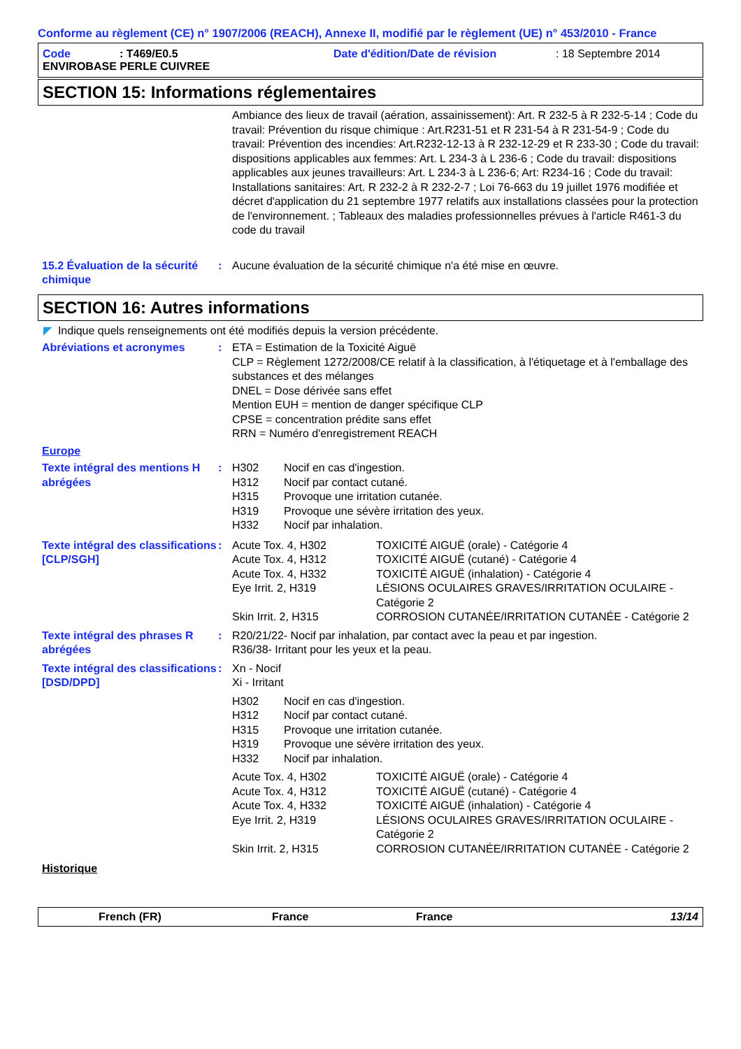Conforme au règlement (CE) n° 1907/2006 (REACH), Annexe II, modifié par le règlement (UE) n° 453/2010 - France
Code: T469/E0.5 Date d'édition/Date de révision: 18 Septembre 2014
ENVIROBASE PERLE CUIVREE
SECTION 15: Informations réglementaires
Ambiance des lieux de travail (aération, assainissement): Art. R 232-5 à R 232-5-14 ; Code du travail: Prévention du risque chimique : Art.R231-51 et R 231-54 à R 231-54-9 ; Code du travail: Prévention des incendies: Art.R232-12-13 à R 232-12-29 et R 233-30 ; Code du travail: dispositions applicables aux femmes: Art. L 234-3 à L 236-6 ; Code du travail: dispositions applicables aux jeunes travailleurs: Art. L 234-3 à L 236-6; Art: R234-16 ; Code du travail: Installations sanitaires: Art. R 232-2 à R 232-2-7 ; Loi 76-663 du 19 juillet 1976 modifiée et décret d'application du 21 septembre 1977 relatifs aux installations classées pour la protection de l'environnement. ; Tableaux des maladies professionnelles prévues à l'article R461-3 du code du travail
15.2 Évaluation de la sécurité chimique
: Aucune évaluation de la sécurité chimique n'a été mise en œuvre.
SECTION 16: Autres informations
◤ Indique quels renseignements ont été modifiés depuis la version précédente.
Abréviations et acronymes : ETA = Estimation de la Toxicité Aiguë
CLP = Règlement 1272/2008/CE relatif à la classification, à l'étiquetage et à l'emballage des substances et des mélanges
DNEL = Dose dérivée sans effet
Mention EUH = mention de danger spécifique CLP
CPSE = concentration prédite sans effet
RRN = Numéro d'enregistrement REACH
Europe
Texte intégral des mentions H abrégées
: H302 Nocif en cas d'ingestion. H312 Nocif par contact cutané. H315 Provoque une irritation cutanée. H319 Provoque une sévère irritation des yeux. H332 Nocif par inhalation.
Texte intégral des classifications [CLP/SGH]
: Acute Tox. 4, H302 TOXICITÉ AIGUË (orale) - Catégorie 4 Acute Tox. 4, H312 TOXICITÉ AIGUË (cutané) - Catégorie 4 Acute Tox. 4, H332 TOXICITÉ AIGUË (inhalation) - Catégorie 4 Eye Irrit. 2, H319 LÉSIONS OCULAIRES GRAVES/IRRITATION OCULAIRE - Catégorie 2 Skin Irrit. 2, H315 CORROSION CUTANÉE/IRRITATION CUTANÉE - Catégorie 2
Texte intégral des phrases R abrégées
: R20/21/22- Nocif par inhalation, par contact avec la peau et par ingestion.
R36/38- Irritant pour les yeux et la peau.
Texte intégral des classifications [DSD/DPD]
: Xn - Nocif
Xi - Irritant
H302 Nocif en cas d'ingestion. H312 Nocif par contact cutané. H315 Provoque une irritation cutanée. H319 Provoque une sévère irritation des yeux. H332 Nocif par inhalation.
Acute Tox. 4, H302 TOXICITÉ AIGUË (orale) - Catégorie 4 Acute Tox. 4, H312 TOXICITÉ AIGUË (cutané) - Catégorie 4 Acute Tox. 4, H332 TOXICITÉ AIGUË (inhalation) - Catégorie 4 Eye Irrit. 2, H319 LÉSIONS OCULAIRES GRAVES/IRRITATION OCULAIRE - Catégorie 2 Skin Irrit. 2, H315 CORROSION CUTANÉE/IRRITATION CUTANÉE - Catégorie 2
Historique
French (FR) France France 13/14